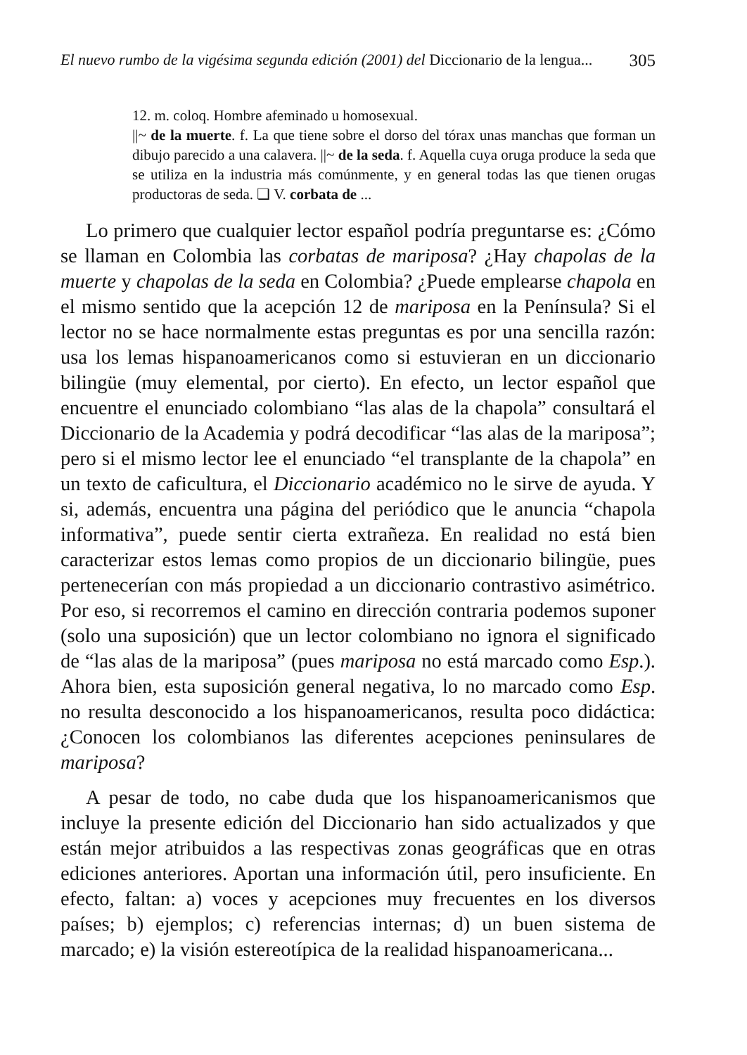El nuevo rumbo de la vigésima segunda edición (2001) del Diccionario de la lengua... 305
12. m. coloq. Hombre afeminado u homosexual.
||~ de la muerte. f. La que tiene sobre el dorso del tórax unas manchas que forman un dibujo parecido a una calavera. ||~ de la seda. f. Aquella cuya oruga produce la seda que se utiliza en la industria más comúnmente, y en general todas las que tienen orugas productoras de seda. ❏ V. corbata de ...
Lo primero que cualquier lector español podría preguntarse es: ¿Cómo se llaman en Colombia las corbatas de mariposa? ¿Hay chapolas de la muerte y chapolas de la seda en Colombia? ¿Puede emplearse chapola en el mismo sentido que la acepción 12 de mariposa en la Península? Si el lector no se hace normalmente estas preguntas es por una sencilla razón: usa los lemas hispanoamericanos como si estuvieran en un diccionario bilingüe (muy elemental, por cierto). En efecto, un lector español que encuentre el enunciado colombiano “las alas de la chapola” consultará el Diccionario de la Academia y podrá decodificar “las alas de la mariposa”; pero si el mismo lector lee el enunciado “el transplante de la chapola” en un texto de caficultura, el Diccionario académico no le sirve de ayuda. Y si, además, encuentra una página del periódico que le anuncia “chapola informativa”, puede sentir cierta extrañeza. En realidad no está bien caracterizar estos lemas como propios de un diccionario bilingüe, pues pertenecerían con más propiedad a un diccionario contrastivo asimétrico. Por eso, si recorremos el camino en dirección contraria podemos suponer (solo una suposición) que un lector colombiano no ignora el significado de “las alas de la mariposa” (pues mariposa no está marcado como Esp.). Ahora bien, esta suposición general negativa, lo no marcado como Esp. no resulta desconocido a los hispanoamericanos, resulta poco didáctica: ¿Conocen los colombianos las diferentes acepciones peninsulares de mariposa?
A pesar de todo, no cabe duda que los hispanoamericanismos que incluye la presente edición del Diccionario han sido actualizados y que están mejor atribuidos a las respectivas zonas geográficas que en otras ediciones anteriores. Aportan una información útil, pero insuficiente. En efecto, faltan: a) voces y acepciones muy frecuentes en los diversos países; b) ejemplos; c) referencias internas; d) un buen sistema de marcado; e) la visión estereotípica de la realidad hispanoamericana...